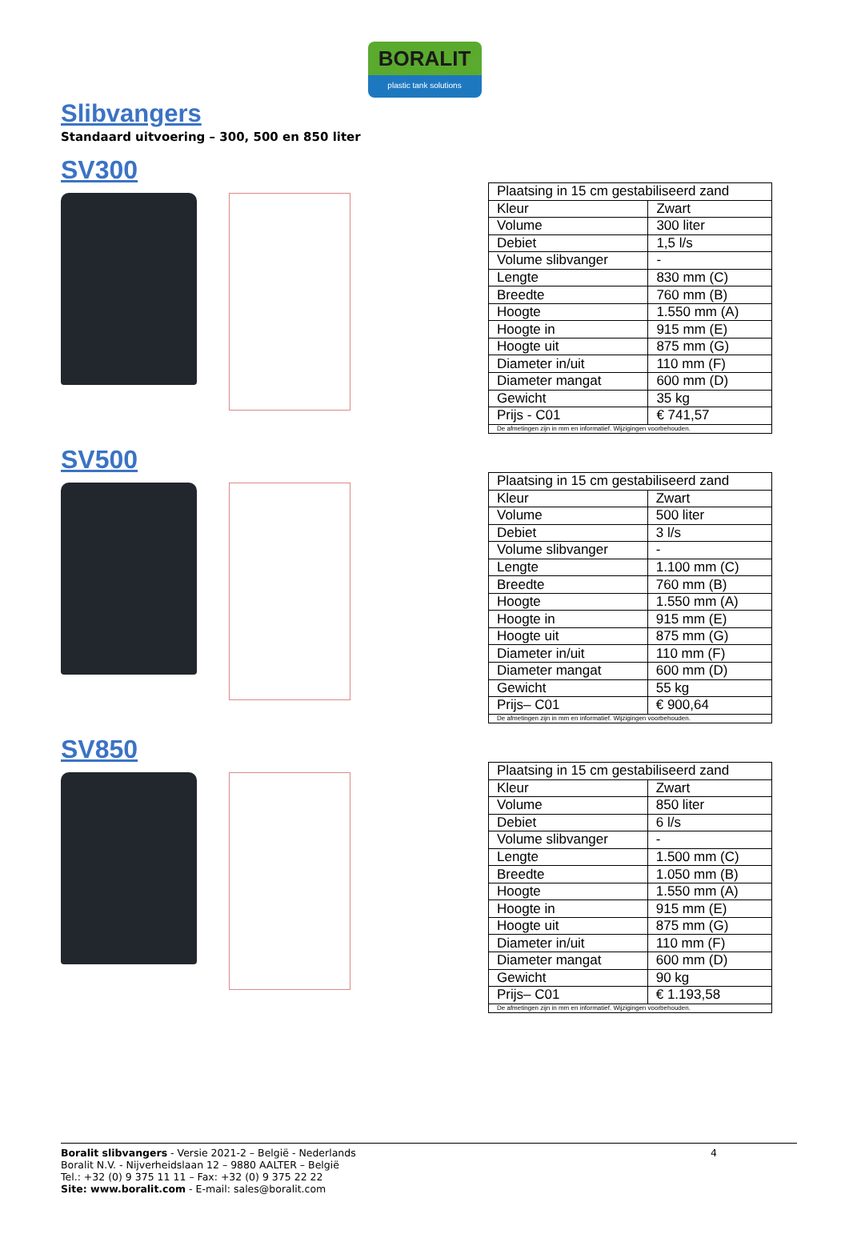BORALIT
plastic tank solutions
Slibvangers
Standaard uitvoering – 300, 500 en 850 liter
SV300
| Plaatsing in 15 cm gestabiliseerd zand | |
| Kleur | Zwart |
| Volume | 300 liter |
| Debiet | 1,5 l/s |
| Volume slibvanger | - |
| Lengte | 830 mm (C) |
| Breedte | 760 mm (B) |
| Hoogte | 1.550 mm (A) |
| Hoogte in | 915 mm (E) |
| Hoogte uit | 875 mm (G) |
| Diameter in/uit | 110 mm (F) |
| Diameter mangat | 600 mm (D) |
| Gewicht | 35 kg |
| Prijs - C01 | € 741,57 |
| De afmetingen zijn in mm en informatief. Wijzigingen voorbehouden. | |
SV500
| Plaatsing in 15 cm gestabiliseerd zand | |
| Kleur | Zwart |
| Volume | 500 liter |
| Debiet | 3 l/s |
| Volume slibvanger | - |
| Lengte | 1.100 mm (C) |
| Breedte | 760 mm (B) |
| Hoogte | 1.550 mm (A) |
| Hoogte in | 915 mm (E) |
| Hoogte uit | 875 mm (G) |
| Diameter in/uit | 110 mm (F) |
| Diameter mangat | 600 mm (D) |
| Gewicht | 55 kg |
| Prijs– C01 | € 900,64 |
| De afmetingen zijn in mm en informatief. Wijzigingen voorbehouden. | |
SV850
| Plaatsing in 15 cm gestabiliseerd zand | |
| Kleur | Zwart |
| Volume | 850 liter |
| Debiet | 6 l/s |
| Volume slibvanger | - |
| Lengte | 1.500 mm (C) |
| Breedte | 1.050 mm (B) |
| Hoogte | 1.550 mm (A) |
| Hoogte in | 915 mm (E) |
| Hoogte uit | 875 mm (G) |
| Diameter in/uit | 110 mm (F) |
| Diameter mangat | 600 mm (D) |
| Gewicht | 90 kg |
| Prijs– C01 | € 1.193,58 |
| De afmetingen zijn in mm en informatief. Wijzigingen voorbehouden. | |
4 Boralit slibvangers - Versie 2021-2 – België - Nederlands
Boralit N.V. - Nijverheidslaan 12 – 9880 AALTER – België
Tel.: +32 (0) 9 375 11 11 – Fax: +32 (0) 9 375 22 22
Site: www.boralit.com - E-mail: sales@boralit.com